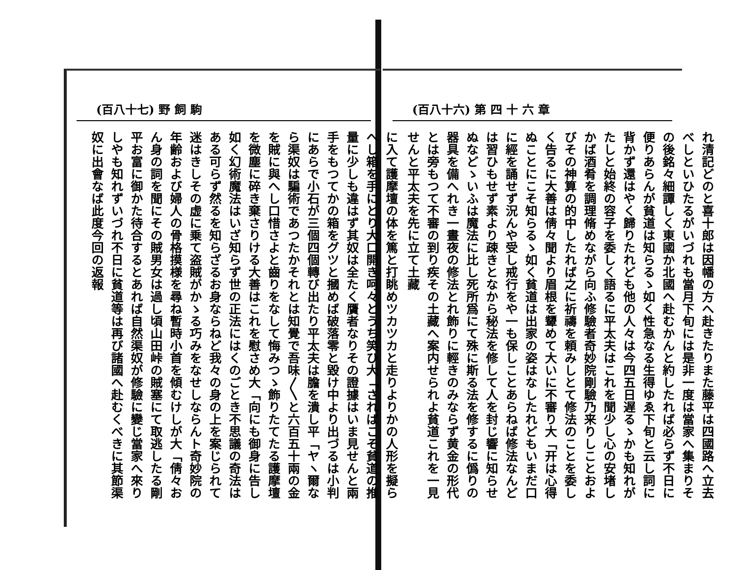(百八十六) 第 四 十 六 章
れ清記どのと喜十郎は因幡の方へ赴きたりまた藤平は四國路へ立去べしといひたるがいづれも當月下旬には是非一度は當家へ集まりその後銘々細譚しく東國か北國へ赴むかんと約したれば必らず不日に便りあらんが貧道は知らるゝ如く性急なる生得ゆゑ下旬と云し詞に背かず還はやく歸りたれども他の人々は今四五日遅るゝかも知れがたしと始終の容子を委しく語るに平太夫はこれを聞少し心の安堵しかば酒肴を調理脩めながら向ふ修驗者奇妙院剛驗乃来りしことおよびその神算の的中したれば之に祈禱を頼みしとて修法のことを委しく告るに大善は倩々聞より眉根を顰めて大いに不審り大「开は心得ぬことにこそ知らるゝ如く貧道は出家の姿はなしたれどもいまだ口に經を誦せず況んや受し戒行をや一も保しことあらねば修法なんどは習ひもせず素より疎きとなから秘法を修して人を封じ響に知らせぬなどゝいふは魔法に比し死所爲にて殊に斯る法を修するに僞りの器具を備へれき一晝夜の修法とれ飾りに輕きのみならず黄金の形代とは旁もつて不審の到り疾その土藏へ案内せられよ貧道これを一見せんと平太夫を先に立て土藏
(百八十七) 野 飼 駒
に入て護摩壇の体を篤と打眺めツカツカと走りよりかの人形を擬らへし箱を手にとり大口開き呵々とうち笑ひ大「さればこそ貧道の推量に少しも違はず其奴は全たく贋者なりその證據はいま見せんと兩手をもつてかの箱をグツと摑めば破落零と毀け中より出づるは小判にあらで小石が三個四個轉び出たり平太夫は膽を潰し平「ヤヽ爾なら渠奴は騙術であつたかそれとは知覺で吾味〳〵と六百五十兩の金を賊に與へし口惜さよと齒りをなして悔みつゝ飾りたてたる護摩壇を微塵に碎き棄さりける大善はこれを慰さめ大「向にも御身に告し如く幻術魔法はいざ知らず世の正法にはくのごとき不思議の奇法はある可らず然るを知らざるお身ならねど我々の身の上を案じられて迷はきしその虚に乗て盗賊がかゝる巧みをなせしならんト奇妙院の年齢および婦人の骨格摸様を尋ね暫時小首を傾むけしが大「倩々おん身の詞を聞にその賊男女は過し頃山田峠の賊塞にて取逃したる剛平お富に御かた待合するとあれば自然渠奴が修驗に變じ當家へ來りしやも知れずいづれ不日に貧道等は再び諸國へ赴むくべきに其節渠奴に出會なば此度今回の返報